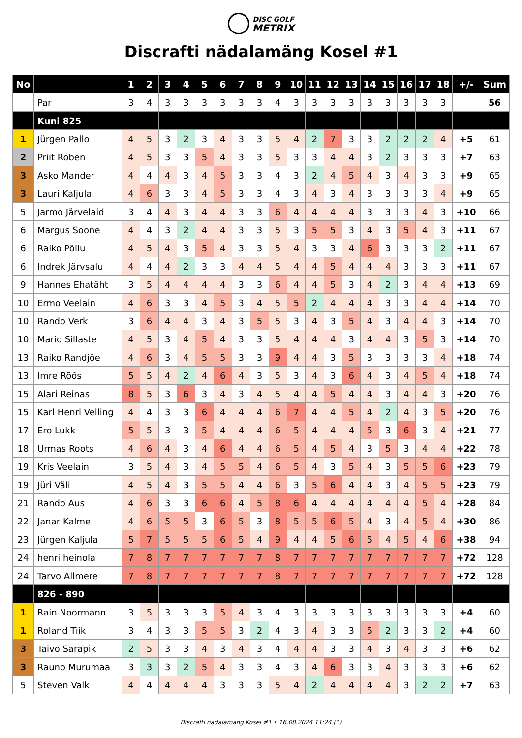DISC GOLF
METRIX
Discrafti nädalamäng Kosel #1
| No | | 1 | 2 | 3 | 4 | 5 | 6 | 7 | 8 | 9 | 10 | 11 | 12 | 13 | 14 | 15 | 16 | 17 | 18 | +/- | Sum |
| --- | --- | --- | --- | --- | --- | --- | --- | --- | --- | --- | --- | --- | --- | --- | --- | --- | --- | --- | --- | --- | --- |
| | Par | 3 | 4 | 3 | 3 | 3 | 3 | 3 | 3 | 4 | 3 | 3 | 3 | 3 | 3 | 3 | 3 | 3 | 3 | | 56 |
| | Kuni 825 | | | | | | | | | | | | | | | | | | | | |
| 1 | Jürgen Pallo | 4 | 5 | 3 | 2 | 3 | 4 | 3 | 3 | 5 | 4 | 2 | 7 | 3 | 3 | 2 | 2 | 2 | 4 | +5 | 61 |
| 2 | Priit Roben | 4 | 5 | 3 | 3 | 5 | 4 | 3 | 3 | 5 | 3 | 3 | 4 | 4 | 3 | 2 | 3 | 3 | 3 | +7 | 63 |
| 3 | Asko Mander | 4 | 4 | 4 | 3 | 4 | 5 | 3 | 3 | 4 | 3 | 2 | 4 | 5 | 4 | 3 | 4 | 3 | 3 | +9 | 65 |
| 3 | Lauri Kaljula | 4 | 6 | 3 | 3 | 4 | 5 | 3 | 3 | 4 | 3 | 4 | 3 | 4 | 3 | 3 | 3 | 3 | 4 | +9 | 65 |
| 5 | Jarmo Järvelaid | 3 | 4 | 4 | 3 | 4 | 4 | 3 | 3 | 6 | 4 | 4 | 4 | 4 | 3 | 3 | 3 | 4 | 3 | +10 | 66 |
| 6 | Margus Soone | 4 | 4 | 3 | 2 | 4 | 4 | 3 | 3 | 5 | 3 | 5 | 5 | 3 | 4 | 3 | 5 | 4 | 3 | +11 | 67 |
| 6 | Raiko Põllu | 4 | 5 | 4 | 3 | 5 | 4 | 3 | 3 | 5 | 4 | 3 | 3 | 4 | 6 | 3 | 3 | 3 | 2 | +11 | 67 |
| 6 | Indrek Järvsalu | 4 | 4 | 4 | 2 | 3 | 3 | 4 | 4 | 5 | 4 | 4 | 5 | 4 | 4 | 4 | 3 | 3 | 3 | +11 | 67 |
| 9 | Hannes Ehatäht | 3 | 5 | 4 | 4 | 4 | 4 | 3 | 3 | 6 | 4 | 4 | 5 | 3 | 4 | 2 | 3 | 4 | 4 | +13 | 69 |
| 10 | Ermo Veelain | 4 | 6 | 3 | 3 | 4 | 5 | 3 | 4 | 5 | 5 | 2 | 4 | 4 | 4 | 3 | 3 | 4 | 4 | +14 | 70 |
| 10 | Rando Verk | 3 | 6 | 4 | 4 | 3 | 4 | 3 | 5 | 5 | 3 | 4 | 3 | 5 | 4 | 3 | 4 | 4 | 3 | +14 | 70 |
| 10 | Mario Sillaste | 4 | 5 | 3 | 4 | 5 | 4 | 3 | 3 | 5 | 4 | 4 | 4 | 3 | 4 | 4 | 3 | 5 | 3 | +14 | 70 |
| 13 | Raiko Randjõe | 4 | 6 | 3 | 4 | 5 | 5 | 3 | 3 | 9 | 4 | 4 | 3 | 5 | 3 | 3 | 3 | 3 | 4 | +18 | 74 |
| 13 | Imre Rõõs | 5 | 5 | 4 | 2 | 4 | 6 | 4 | 3 | 5 | 3 | 4 | 3 | 6 | 4 | 3 | 4 | 5 | 4 | +18 | 74 |
| 15 | Alari Reinas | 8 | 5 | 3 | 6 | 3 | 4 | 3 | 4 | 5 | 4 | 4 | 5 | 4 | 4 | 3 | 4 | 4 | 3 | +20 | 76 |
| 15 | Karl Henri Velling | 4 | 4 | 3 | 3 | 6 | 4 | 4 | 4 | 6 | 7 | 4 | 4 | 5 | 4 | 2 | 4 | 3 | 5 | +20 | 76 |
| 17 | Ero Lukk | 5 | 5 | 3 | 3 | 5 | 4 | 4 | 4 | 6 | 5 | 4 | 4 | 4 | 5 | 3 | 6 | 3 | 4 | +21 | 77 |
| 18 | Urmas Roots | 4 | 6 | 4 | 3 | 4 | 6 | 4 | 4 | 6 | 5 | 4 | 5 | 4 | 3 | 5 | 3 | 4 | 4 | +22 | 78 |
| 19 | Kris Veelain | 3 | 5 | 4 | 3 | 4 | 5 | 5 | 4 | 6 | 5 | 4 | 3 | 5 | 4 | 3 | 5 | 5 | 6 | +23 | 79 |
| 19 | Jüri Väli | 4 | 5 | 4 | 3 | 5 | 5 | 4 | 4 | 6 | 3 | 5 | 6 | 4 | 4 | 3 | 4 | 5 | 5 | +23 | 79 |
| 21 | Rando Aus | 4 | 6 | 3 | 3 | 6 | 6 | 4 | 5 | 8 | 6 | 4 | 4 | 4 | 4 | 4 | 4 | 5 | 4 | +28 | 84 |
| 22 | Janar Kalme | 4 | 6 | 5 | 5 | 3 | 6 | 5 | 3 | 8 | 5 | 5 | 6 | 5 | 4 | 3 | 4 | 5 | 4 | +30 | 86 |
| 23 | Jürgen Kaljula | 5 | 7 | 5 | 5 | 5 | 6 | 5 | 4 | 9 | 4 | 4 | 5 | 6 | 5 | 4 | 5 | 4 | 6 | +38 | 94 |
| 24 | henri heinola | 7 | 8 | 7 | 7 | 7 | 7 | 7 | 7 | 8 | 7 | 7 | 7 | 7 | 7 | 7 | 7 | 7 | 7 | +72 | 128 |
| 24 | Tarvo Allmere | 7 | 8 | 7 | 7 | 7 | 7 | 7 | 7 | 8 | 7 | 7 | 7 | 7 | 7 | 7 | 7 | 7 | 7 | +72 | 128 |
| | 826 - 890 | | | | | | | | | | | | | | | | | | | | |
| 1 | Rain Noormann | 3 | 5 | 3 | 3 | 3 | 5 | 4 | 3 | 4 | 3 | 3 | 3 | 3 | 3 | 3 | 3 | 3 | 3 | +4 | 60 |
| 1 | Roland Tiik | 3 | 4 | 3 | 3 | 5 | 5 | 3 | 2 | 4 | 3 | 4 | 3 | 3 | 5 | 2 | 3 | 3 | 2 | +4 | 60 |
| 3 | Taivo Sarapik | 2 | 5 | 3 | 3 | 4 | 3 | 4 | 3 | 4 | 4 | 4 | 3 | 3 | 4 | 3 | 4 | 3 | 3 | +6 | 62 |
| 3 | Rauno Murumaa | 3 | 3 | 3 | 2 | 5 | 4 | 3 | 3 | 4 | 3 | 4 | 6 | 3 | 3 | 4 | 3 | 3 | 3 | +6 | 62 |
| 5 | Steven Valk | 4 | 4 | 4 | 4 | 4 | 3 | 3 | 3 | 5 | 4 | 2 | 4 | 4 | 4 | 4 | 3 | 2 | 2 | +7 | 63 |
Discrafti nädalamäng Kosel #1 • 16.08.2024 11:24 (1)